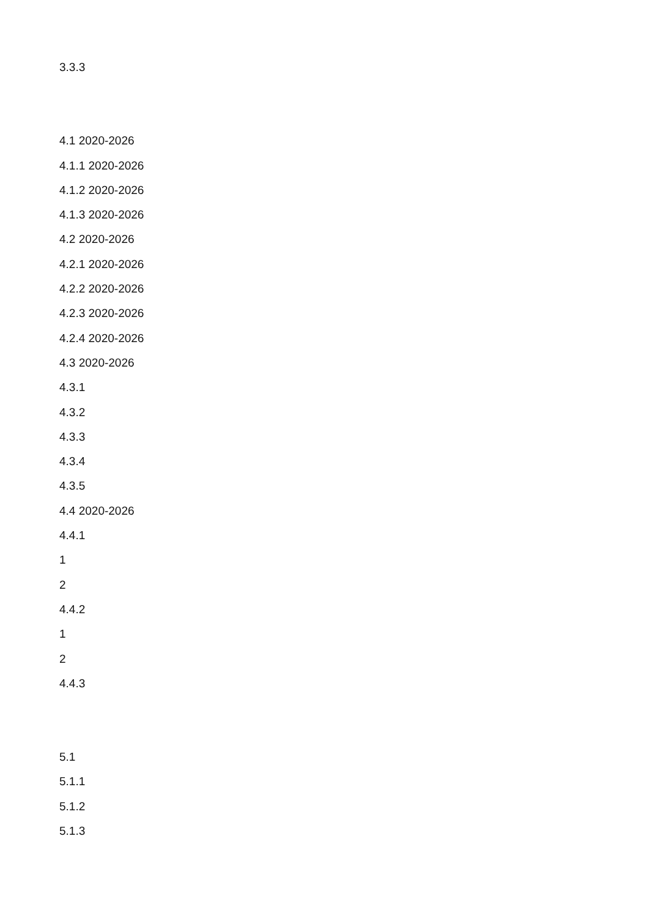3.3.3
4.1 2020-2026
4.1.1 2020-2026
4.1.2 2020-2026
4.1.3 2020-2026
4.2 2020-2026
4.2.1 2020-2026
4.2.2 2020-2026
4.2.3 2020-2026
4.2.4 2020-2026
4.3 2020-2026
4.3.1
4.3.2
4.3.3
4.3.4
4.3.5
4.4 2020-2026
4.4.1
1
2
4.4.2
1
2
4.4.3
5.1
5.1.1
5.1.2
5.1.3